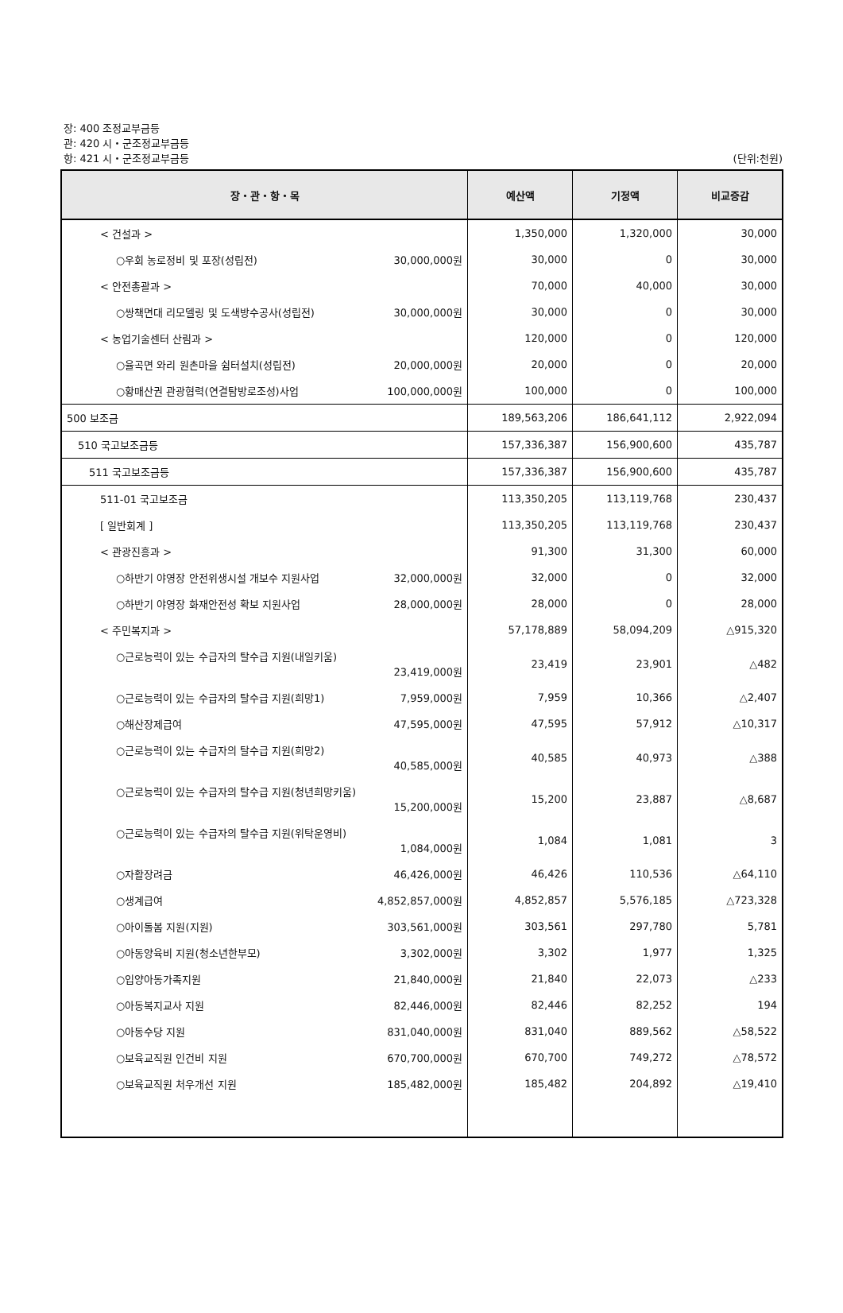장: 400 조정교부금등
관: 420 시・군조정교부금등
항: 421 시・군조정교부금등
(단위:천원)
| 장・관・항・목 | 예산액 | 기정액 | 비교증감 |
| --- | --- | --- | --- |
| < 건설과 > | 1,350,000 | 1,320,000 | 30,000 |
| ○우회 농로정비 및 포장(성립전) 30,000,000원 | 30,000 | 0 | 30,000 |
| < 안전총괄과 > | 70,000 | 40,000 | 30,000 |
| ○쌍책면대 리모델링 및 도색방수공사(성립전) 30,000,000원 | 30,000 | 0 | 30,000 |
| < 농업기술센터 산림과 > | 120,000 | 0 | 120,000 |
| ○율곡면 와리 원촌마을 쉼터설치(성립전) 20,000,000원 | 20,000 | 0 | 20,000 |
| ○황매산권 관광협력(연결탐방로조성)사업 100,000,000원 | 100,000 | 0 | 100,000 |
| 500 보조금 | 189,563,206 | 186,641,112 | 2,922,094 |
| 510 국고보조금등 | 157,336,387 | 156,900,600 | 435,787 |
| 511 국고보조금등 | 157,336,387 | 156,900,600 | 435,787 |
| 511-01 국고보조금 | 113,350,205 | 113,119,768 | 230,437 |
| [ 일반회계 ] | 113,350,205 | 113,119,768 | 230,437 |
| < 관광진흥과 > | 91,300 | 31,300 | 60,000 |
| ○하반기 야영장 안전위생시설 개보수 지원사업 32,000,000원 | 32,000 | 0 | 32,000 |
| ○하반기 야영장 화재안전성 확보 지원사업 28,000,000원 | 28,000 | 0 | 28,000 |
| < 주민복지과 > | 57,178,889 | 58,094,209 | △915,320 |
| ○근로능력이 있는 수급자의 탈수급 지원(내일키움) 23,419,000원 | 23,419 | 23,901 | △482 |
| ○근로능력이 있는 수급자의 탈수급 지원(희망1) 7,959,000원 | 7,959 | 10,366 | △2,407 |
| ○해산장제급여 47,595,000원 | 47,595 | 57,912 | △10,317 |
| ○근로능력이 있는 수급자의 탈수급 지원(희망2) 40,585,000원 | 40,585 | 40,973 | △388 |
| ○근로능력이 있는 수급자의 탈수급 지원(청년희망키움) 15,200,000원 | 15,200 | 23,887 | △8,687 |
| ○근로능력이 있는 수급자의 탈수급 지원(위탁운영비) 1,084,000원 | 1,084 | 1,081 | 3 |
| ○자활장려금 46,426,000원 | 46,426 | 110,536 | △64,110 |
| ○생계급여 4,852,857,000원 | 4,852,857 | 5,576,185 | △723,328 |
| ○아이돌봄 지원(지원) 303,561,000원 | 303,561 | 297,780 | 5,781 |
| ○아동양육비 지원(청소년한부모) 3,302,000원 | 3,302 | 1,977 | 1,325 |
| ○입양아동가족지원 21,840,000원 | 21,840 | 22,073 | △233 |
| ○아동복지교사 지원 82,446,000원 | 82,446 | 82,252 | 194 |
| ○아동수당 지원 831,040,000원 | 831,040 | 889,562 | △58,522 |
| ○보육교직원 인건비 지원 670,700,000원 | 670,700 | 749,272 | △78,572 |
| ○보육교직원 처우개선 지원 185,482,000원 | 185,482 | 204,892 | △19,410 |